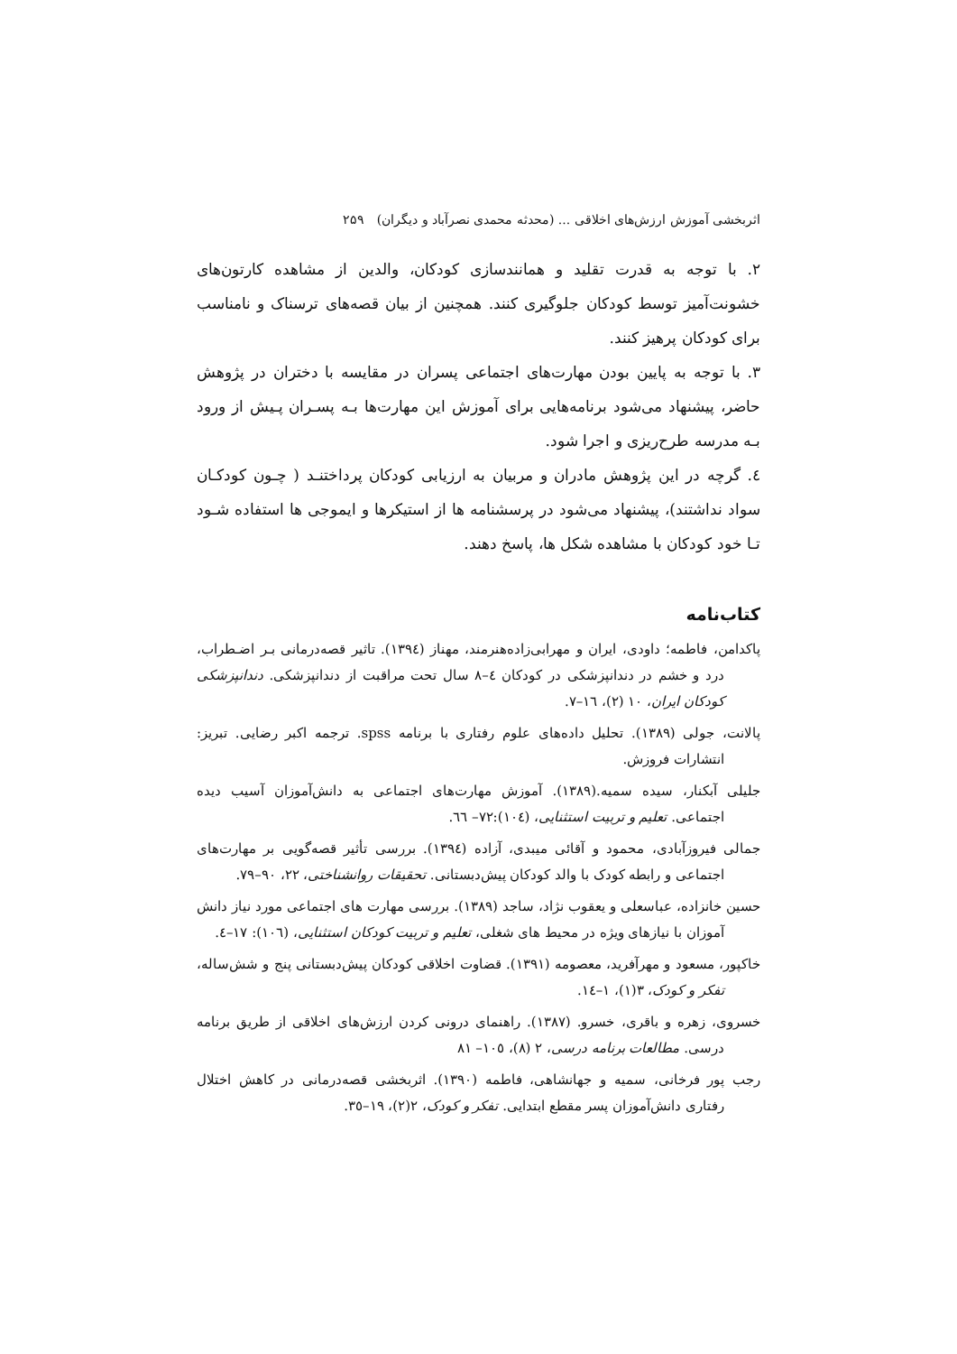اثربخشی آموزش ارزش‌های اخلاقی ... (محدثه محمدی نصرآباد و دیگران) ۲۵۹
۲. با توجه به قدرت تقلید و همانندسازی کودکان، والدین از مشاهده کارتون‌های خشونت‌آمیز توسط کودکان جلوگیری کنند. همچنین از بیان قصه‌های ترسناک و نامناسب برای کودکان پرهیز کنند.
۳. با توجه به پایین بودن مهارت‌های اجتماعی پسران در مقایسه با دختران در پژوهش حاضر، پیشنهاد می‌شود برنامه‌هایی برای آموزش این مهارت‌ها بـه پسـران پـیش از ورود بـه مدرسه طرح‌ریزی و اجرا شود.
٤. گرچه در این پژوهش مادران و مربیان به ارزیابی کودکان پرداختنـد ( چـون کودکـان سواد نداشتند)، پیشنهاد می‌شود در پرسشنامه ها از استیکرها و ایموجی ها استفاده شـود تـا خود کودکان با مشاهده شکل ها، پاسخ دهند.
کتاب‌نامه
پاکدامن، فاطمه؛ داودی، ایران و مهرابی‌زاده‌هنرمند، مهناز (١٣٩٤). تاثیر قصه‌درمانی بـر اضـطراب، درد و خشم در دندانپزشکی در کودکان ٤–٨ سال تحت مراقبت از دندانپزشکی. دندانپزشکی کودکان ایران، ١٠ (٢)، ١٦–٧.
پالانت، جولی (١٣٨٩). تحلیل داده‌های علوم رفتاری با برنامه spss. ترجمه اکبر رضایی. تبریز: انتشارات فروزش.
جلیلی آبکنار، سیده سمیه.(١٣٨٩). آموزش مهارت‌های اجتماعی به دانش‌آموزان آسیب دیده اجتماعی. تعلیم و تربیت استثنایی، (١٠٤):٧٢– ٦٦.
جمالی فیروزآبادی، محمود و آقائی میبدی، آزاده (١٣٩٤). بررسی تأثیر قصه‌گویی بر مهارت‌های اجتماعی و رابطه کودک با والد کودکان پیش‌دبستانی. تحقیقات روانشناختی، ٢٢، ٩٠–٧٩.
حسین خانزاده، عباسعلی و یعقوب نژاد، ساجد (١٣٨٩). بررسی مهارت های اجتماعی مورد نیاز دانش آموزان با نیازهای ویژه در محیط های شغلی، تعلیم و تربیت کودکان استثنایی، (١٠٦): ١٧–٤.
خاکپور، مسعود و مهرآفرید، معصومه (١٣٩١). قضاوت اخلاقی کودکان پیش‌دبستانی پنج و شش‌ساله، تفکر و کودک، ٣(١)، ١–١٤.
خسروی، زهره و باقری، خسرو. (١٣٨٧). راهنمای درونی کردن ارزش‌های اخلاقی از طریق برنامه درسی. مطالعات برنامه درسی، ٢ (٨)، ١٠٥– ٨١
رجب پور فرخانی، سمیه و جهانشاهی، فاطمه (١٣٩٠). اثربخشی قصه‌درمانی در کاهش اختلال رفتاری دانش‌آموزان پسر مقطع ابتدایی. تفکر و کودک، ٢(٢)، ١٩–٣٥.